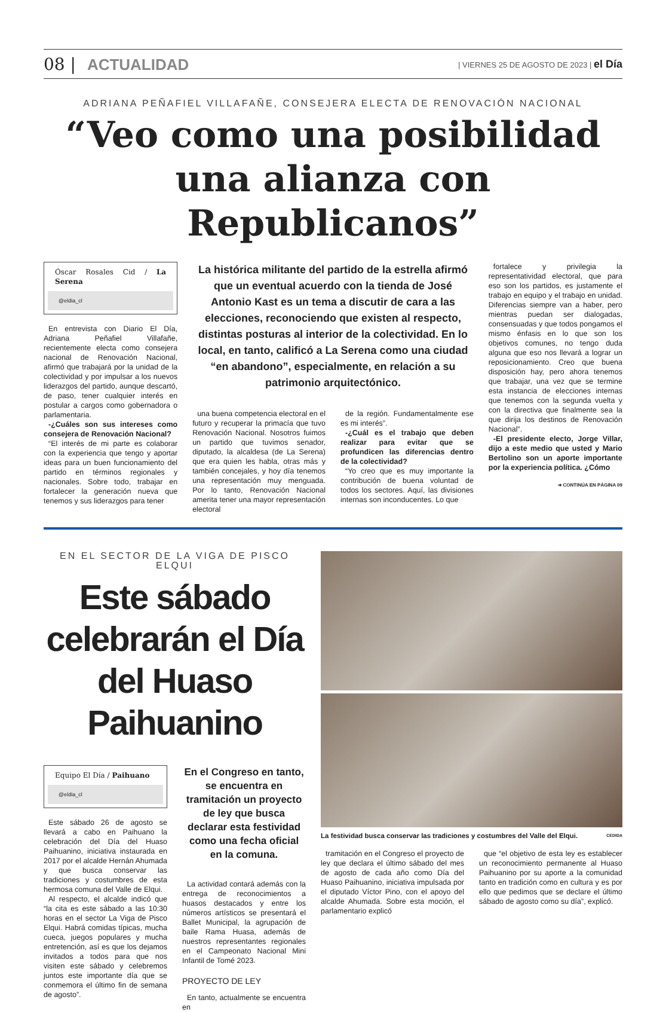08 | ACTUALIDAD
| VIERNES 25 DE AGOSTO DE 2023 | el Día
ADRIANA PEÑAFIEL VILLAFAÑE, CONSEJERA ELECTA DE RENOVACIÓN NACIONAL
“Veo como una posibilidad una alianza con Republicanos”
Óscar Rosales Cid / La Serena
@eldia_cl
En entrevista con Diario El Día, Adriana Peñafiel Villafañe, recientemente electa como consejera nacional de Renovación Nacional, afirmó que trabajará por la unidad de la colectividad y por impulsar a los nuevos liderazgos del partido, aunque descartó, de paso, tener cualquier interés en postular a cargos como gobernadora o parlamentaria.
-¿Cuáles son sus intereses como consejera de Renovación Nacional?
“El interés de mi parte es colaborar con la experiencia que tengo y aportar ideas para un buen funcionamiento del partido en términos regionales y nacionales. Sobre todo, trabajar en fortalecer la generación nueva que tenemos y sus liderazgos para tener
La histórica militante del partido de la estrella afirmó que un eventual acuerdo con la tienda de José Antonio Kast es un tema a discutir de cara a las elecciones, reconociendo que existen al respecto, distintas posturas al interior de la colectividad. En lo local, en tanto, calificó a La Serena como una ciudad “en abandono”, especialmente, en relación a su patrimonio arquitectónico.
una buena competencia electoral en el futuro y recuperar la primacía que tuvo Renovación Nacional. Nosotros fuimos un partido que tuvimos senador, diputado, la alcaldesa (de La Serena) que era quien les habla, otras más y también concejales, y hoy día tenemos una representación muy menguada. Por lo tanto, Renovación Nacional amerita tener una mayor representación electoral
de la región. Fundamentalmente ese es mi interés”.
-¿Cuál es el trabajo que deben realizar para evitar que se profundicen las diferencias dentro de la colectividad?
“Yo creo que es muy importante la contribución de buena voluntad de todos los sectores. Aquí, las divisiones internas son inconducentes. Lo que
fortalece y privilegia la representatividad electoral, que para eso son los partidos, es justamente el trabajo en equipo y el trabajo en unidad. Diferencias siempre van a haber, pero mientras puedan ser dialogadas, consensuadas y que todos pongamos el mismo énfasis en lo que son los objetivos comunes, no tengo duda alguna que eso nos llevará a lograr un reposicionamiento. Creo que buena disposición hay, pero ahora tenemos que trabajar, una vez que se termine esta instancia de elecciones internas que tenemos con la segunda vuelta y con la directiva que finalmente sea la que dirija los destinos de Renovación Nacional”.
-El presidente electo, Jorge Villar, dijo a este medio que usted y Mario Bertolino son un aporte importante por la experiencia política. ¿Cómo
➜ CONTINÚA EN PÁGINA 09
EN EL SECTOR DE LA VIGA DE PISCO ELQUI
Este sábado celebrarán el Día del Huaso Paihuanino
Equipo El Día / Paihuano
@eldia_cl
Este sábado 26 de agosto se llevará a cabo en Paihuano la celebración del Día del Huaso Paihuanino, iniciativa instaurada en 2017 por el alcalde Hernán Ahumada y que busca conservar las tradiciones y costumbres de esta hermosa comuna del Valle de Elqui.
Al respecto, el alcalde indicó que “la cita es este sábado a las 10:30 horas en el sector La Viga de Pisco Elqui. Habrá comidas típicas, mucha cueca, juegos populares y mucha entretención, así es que los dejamos invitados a todos para que nos visiten este sábado y celebremos juntos este importante día que se conmemora el último fin de semana de agosto”.
En el Congreso en tanto, se encuentra en tramitación un proyecto de ley que busca declarar esta festividad como una fecha oficial en la comuna.
La actividad contará además con la entrega de reconocimientos a huasos destacados y entre los números artísticos se presentará el Ballet Municipal, la agrupación de baile Rama Huasa, además de nuestros representantes regionales en el Campeonato Nacional Mini Infantil de Tomé 2023.
PROYECTO DE LEY
En tanto, actualmente se encuentra en
La festividad busca conservar las tradiciones y costumbres del Valle del Elqui. CEDIDA
tramitación en el Congreso el proyecto de ley que declara el último sábado del mes de agosto de cada año como Día del Huaso Paihuanino, iniciativa impulsada por el diputado Víctor Pino, con el apoyo del alcalde Ahumada. Sobre esta moción, el parlamentario explicó
que “el objetivo de esta ley es establecer un reconocimiento permanente al Huaso Paihuanino por su aporte a la comunidad tanto en tradición como en cultura y es por ello que pedimos que se declare el último sábado de agosto como su día”, explicó.